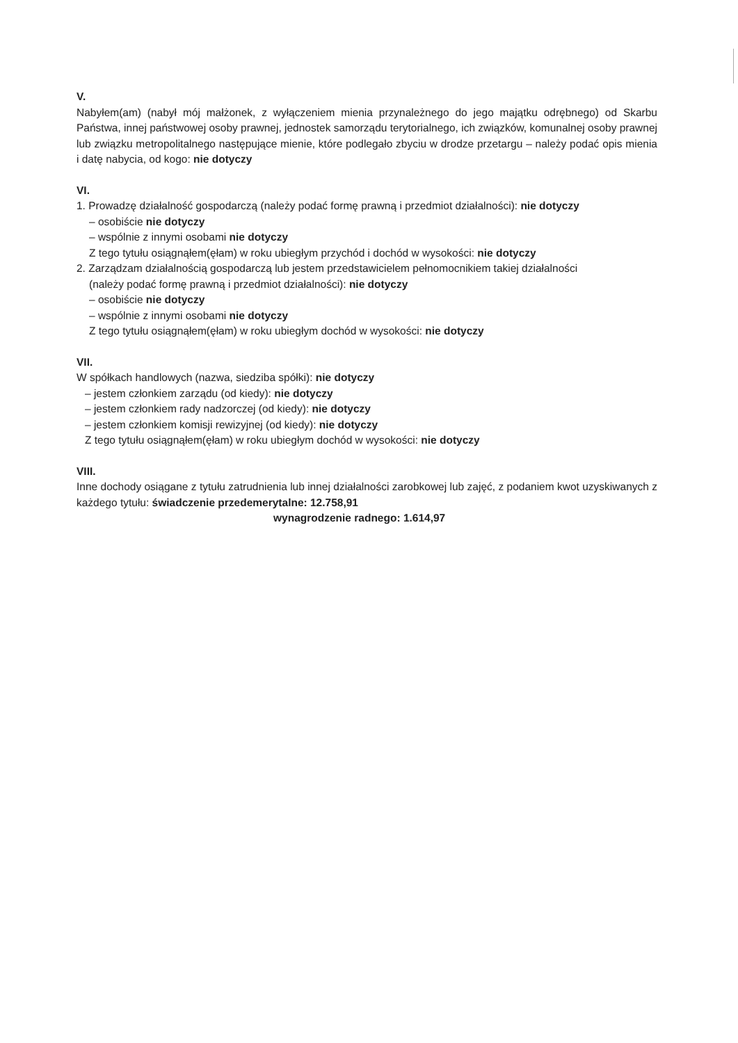V.
Nabyłem(am) (nabył mój małżonek, z wyłączeniem mienia przynależnego do jego majątku odrębnego) od Skarbu Państwa, innej państwowej osoby prawnej, jednostek samorządu terytorialnego, ich związków, komunalnej osoby prawnej lub związku metropolitalnego następujące mienie, które podlegało zbyciu w drodze przetargu – należy podać opis mienia i datę nabycia, od kogo: nie dotyczy
VI.
1. Prowadzę działalność gospodarczą (należy podać formę prawną i przedmiot działalności): nie dotyczy
– osobiście nie dotyczy
– wspólnie z innymi osobami nie dotyczy
Z tego tytułu osiągnąłem(ęłam) w roku ubiegłym przychód i dochód w wysokości: nie dotyczy
2. Zarządzam działalnością gospodarczą lub jestem przedstawicielem pełnomocnikiem takiej działalności
(należy podać formę prawną i przedmiot działalności): nie dotyczy
– osobiście nie dotyczy
– wspólnie z innymi osobami nie dotyczy
Z tego tytułu osiągnąłem(ęłam) w roku ubiegłym dochód w wysokości: nie dotyczy
VII.
W spółkach handlowych (nazwa, siedziba spółki): nie dotyczy
– jestem członkiem zarządu (od kiedy): nie dotyczy
– jestem członkiem rady nadzorczej (od kiedy): nie dotyczy
– jestem członkiem komisji rewizyjnej (od kiedy): nie dotyczy
Z tego tytułu osiągnąłem(ęłam) w roku ubiegłym dochód w wysokości: nie dotyczy
VIII.
Inne dochody osiągane z tytułu zatrudnienia lub innej działalności zarobkowej lub zajęć, z podaniem kwot uzyskiwanych z każdego tytułu: świadczenie przedemerytalne: 12.758,91
wynagrodzenie radnego: 1.614,97